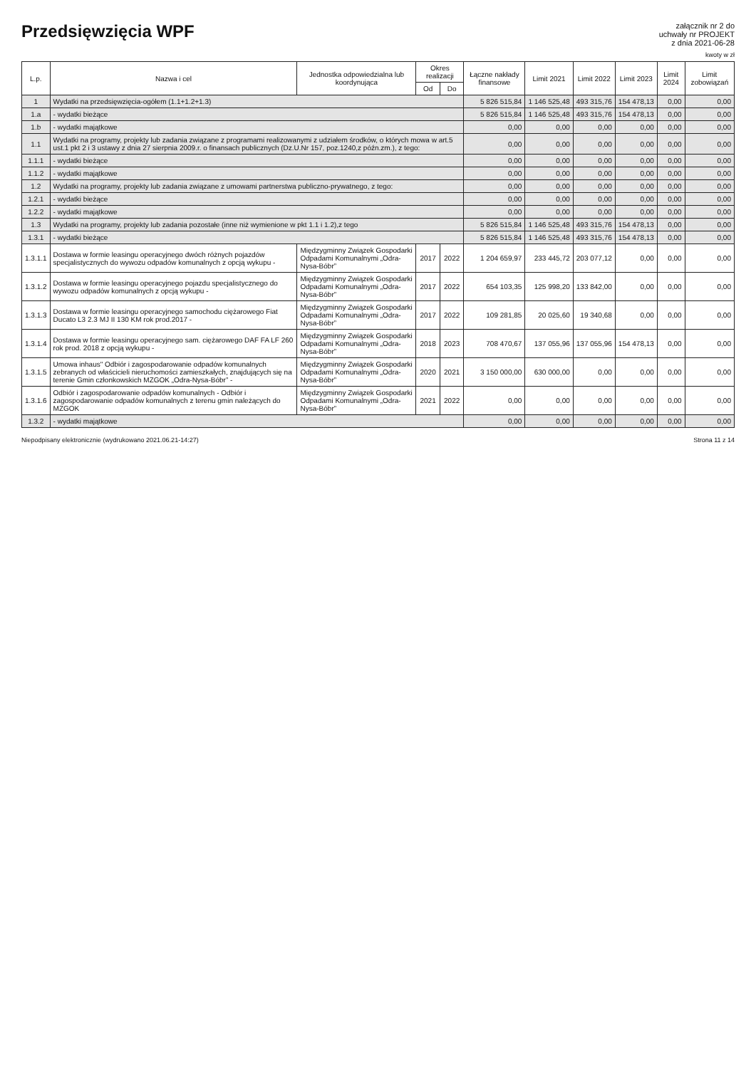Przedsięwzięcia WPF
załącznik nr 2 do
uchwały nr PROJEKT
z dnia 2021-06-28
kwoty w zł
| L.p. | Nazwa i cel | Jednostka odpowiedzialna lub koordynująca | Okres realizacji | | Łączne nakłady finansowe | Limit 2021 | Limit 2022 | Limit 2023 | Limit 2024 | Limit zobowiązań |
| --- | --- | --- | --- | --- | --- | --- | --- | --- | --- | --- |
| | | | Od | Do | | | | | | |
| 1 | Wydatki na przedsięwzięcia-ogółem (1.1+1.2+1.3) | | | | 5 826 515,84 | 1 146 525,48 | 493 315,76 | 154 478,13 | 0,00 | 0,00 |
| 1.a | - wydatki bieżące | | | | 5 826 515,84 | 1 146 525,48 | 493 315,76 | 154 478,13 | 0,00 | 0,00 |
| 1.b | - wydatki majątkowe | | | | 0,00 | 0,00 | 0,00 | 0,00 | 0,00 | 0,00 |
| 1.1 | Wydatki na programy, projekty lub zadania związane z programami realizowanymi z udziałem środków, o których mowa w art.5 ust.1 pkt 2 i 3 ustawy z dnia 27 sierpnia 2009.r. o finansach publicznych (Dz.U.Nr 157, poz.1240,z późn.zm.), z tego: | | | | 0,00 | 0,00 | 0,00 | 0,00 | 0,00 | 0,00 |
| 1.1.1 | - wydatki bieżące | | | | 0,00 | 0,00 | 0,00 | 0,00 | 0,00 | 0,00 |
| 1.1.2 | - wydatki majątkowe | | | | 0,00 | 0,00 | 0,00 | 0,00 | 0,00 | 0,00 |
| 1.2 | Wydatki na programy, projekty lub zadania związane z umowami partnerstwa publiczno-prywatnego, z tego: | | | | 0,00 | 0,00 | 0,00 | 0,00 | 0,00 | 0,00 |
| 1.2.1 | - wydatki bieżące | | | | 0,00 | 0,00 | 0,00 | 0,00 | 0,00 | 0,00 |
| 1.2.2 | - wydatki majątkowe | | | | 0,00 | 0,00 | 0,00 | 0,00 | 0,00 | 0,00 |
| 1.3 | Wydatki na programy, projekty lub zadania pozostałe (inne niż wymienione w pkt 1.1 i 1.2),z tego | | | | 5 826 515,84 | 1 146 525,48 | 493 315,76 | 154 478,13 | 0,00 | 0,00 |
| 1.3.1 | - wydatki bieżące | | | | 5 826 515,84 | 1 146 525,48 | 493 315,76 | 154 478,13 | 0,00 | 0,00 |
| 1.3.1.1 | Dostawa w formie leasingu operacyjnego dwóch różnych pojazdów specjalistycznych do wywozu odpadów komunalnych z opcją wykupu - | Międzygminny Związek Gospodarki Odpadami Komunalnymi „Odra-Nysa-Bóbr” | 2017 | 2022 | 1 204 659,97 | 233 445,72 | 203 077,12 | 0,00 | 0,00 | 0,00 |
| 1.3.1.2 | Dostawa w formie leasingu operacyjnego pojazdu specjalistycznego do wywozu odpadów komunalnych z opcją wykupu - | Międzygminny Związek Gospodarki Odpadami Komunalnymi „Odra-Nysa-Bóbr” | 2017 | 2022 | 654 103,35 | 125 998,20 | 133 842,00 | 0,00 | 0,00 | 0,00 |
| 1.3.1.3 | Dostawa w formie leasingu operacyjnego samochodu ciężarowego Fiat Ducato L3 2.3 MJ II 130 KM rok prod.2017 - | Międzygminny Związek Gospodarki Odpadami Komunalnymi „Odra-Nysa-Bóbr” | 2017 | 2022 | 109 281,85 | 20 025,60 | 19 340,68 | 0,00 | 0,00 | 0,00 |
| 1.3.1.4 | Dostawa w formie leasingu operacyjnego sam. ciężarowego DAF FA LF 260 rok prod. 2018 z opcją wykupu - | Międzygminny Związek Gospodarki Odpadami Komunalnymi „Odra-Nysa-Bóbr” | 2018 | 2023 | 708 470,67 | 137 055,96 | 137 055,96 | 154 478,13 | 0,00 | 0,00 |
| 1.3.1.5 | Umowa inhaus" Odbiór i zagospodarowanie odpadów komunalnych zebranych od właścicieli nieruchomości zamieszkałych, znajdujących się na terenie Gmin członkowskich MZGOK „Odra-Nysa-Bóbr” - | Międzygminny Związek Gospodarki Odpadami Komunalnymi „Odra-Nysa-Bóbr” | 2020 | 2021 | 3 150 000,00 | 630 000,00 | 0,00 | 0,00 | 0,00 | 0,00 |
| 1.3.1.6 | Odbiór i zagospodarowanie odpadów komunalnych - Odbiór i zagospodarowanie odpadów komunalnych z terenu gmin należących do MZGOK | Międzygminny Związek Gospodarki Odpadami Komunalnymi „Odra-Nysa-Bóbr” | 2021 | 2022 | 0,00 | 0,00 | 0,00 | 0,00 | 0,00 | 0,00 |
| 1.3.2 | - wydatki majątkowe | | | | 0,00 | 0,00 | 0,00 | 0,00 | 0,00 | 0,00 |
Niepodpisany elektronicznie (wydrukowano 2021.06.21-14:27) Strona 11 z 14